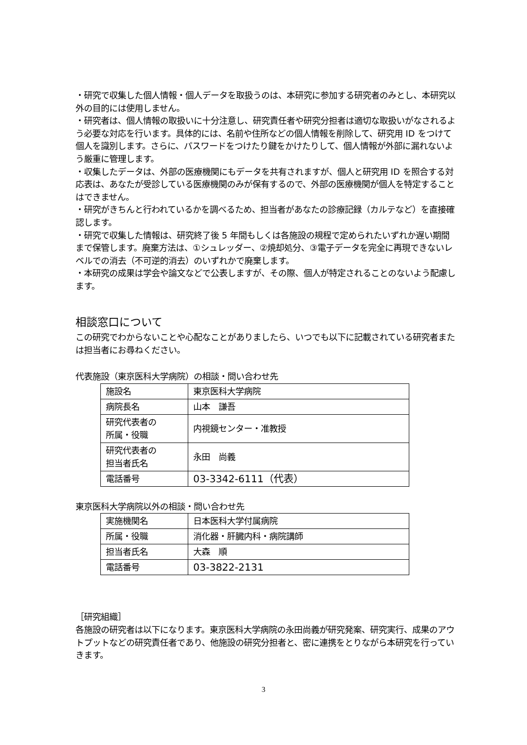・研究で収集した個人情報・個人データを取扱うのは、本研究に参加する研究者のみとし、本研究以外の目的には使用しません。
・研究者は、個人情報の取扱いに十分注意し、研究責任者や研究分担者は適切な取扱いがなされるよう必要な対応を行います。具体的には、名前や住所などの個人情報を削除して、研究用 ID をつけて個人を識別します。さらに、パスワードをつけたり鍵をかけたりして、個人情報が外部に漏れないよう厳重に管理します。
・収集したデータは、外部の医療機関にもデータを共有されますが、個人と研究用 ID を照合する対応表は、あなたが受診している医療機関のみが保有するので、外部の医療機関が個人を特定することはできません。
・研究がきちんと行われているかを調べるため、担当者があなたの診療記録（カルテなど）を直接確認します。
・研究で収集した情報は、研究終了後 5 年間もしくは各施設の規程で定められたいずれか遅い期間まで保管します。廃棄方法は、①シュレッダー、②焼却処分、③電子データを完全に再現できないレベルでの消去（不可逆的消去）のいずれかで廃棄します。
・本研究の成果は学会や論文などで公表しますが、その際、個人が特定されることのないよう配慮します。
相談窓口について
この研究でわからないことや心配なことがありましたら、いつでも以下に記載されている研究者または担当者にお尋ねください。
代表施設（東京医科大学病院）の相談・問い合わせ先
| 施設名 | 東京医科大学病院 |
| 病院長名 | 山本 謙吾 |
| 研究代表者の 所属・役職 | 内視鏡センター・准教授 |
| 研究代表者の 担当者氏名 | 永田 尚義 |
| 電話番号 | 03-3342-6111（代表） |
東京医科大学病院以外の相談・問い合わせ先
| 実施機関名 | 日本医科大学付属病院 |
| 所属・役職 | 消化器・肝臓内科・病院講師 |
| 担当者氏名 | 大森 順 |
| 電話番号 | 03-3822-2131 |
［研究組織］
各施設の研究者は以下になります。東京医科大学病院の永田尚義が研究発案、研究実行、成果のアウトプットなどの研究責任者であり、他施設の研究分担者と、密に連携をとりながら本研究を行っていきます。
3